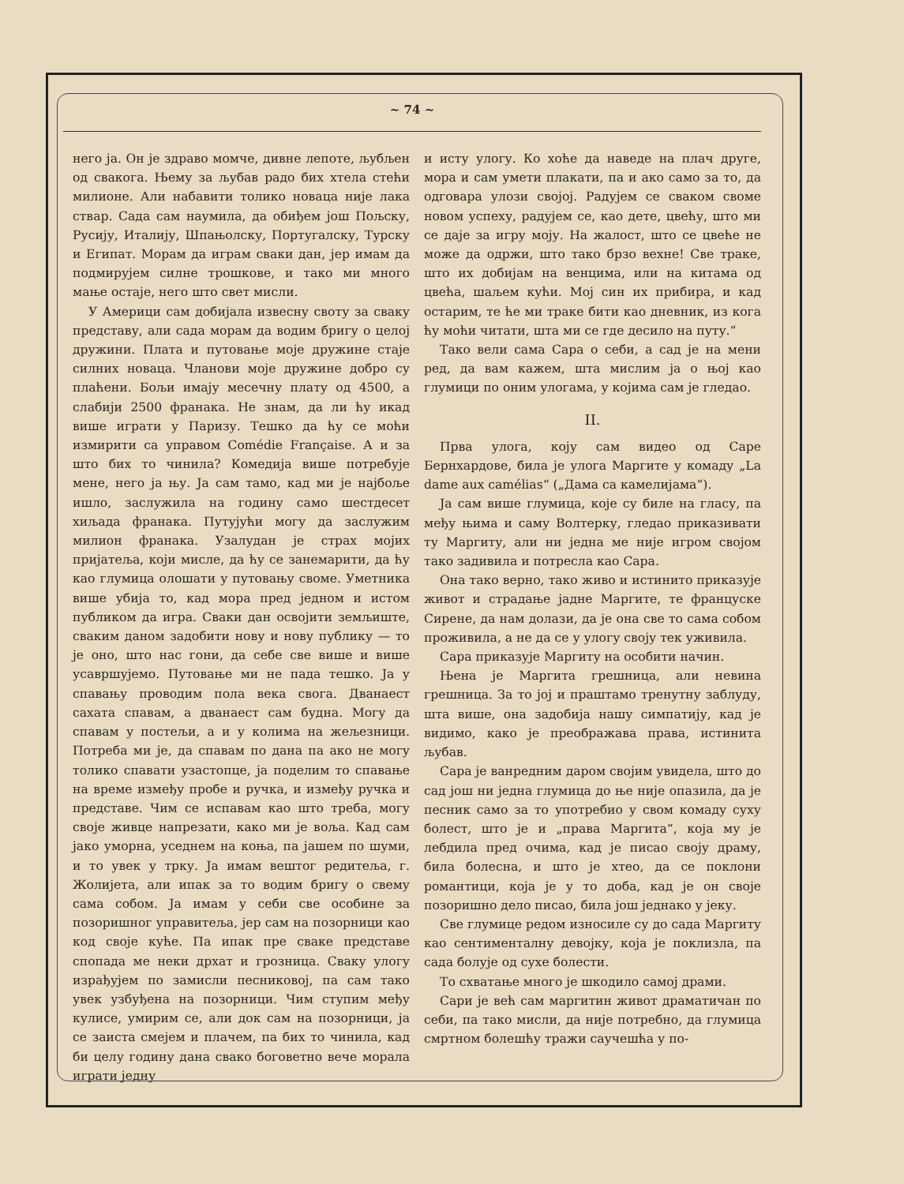~ 74 ~
него ја. Он је здраво момче, дивне лепоте, љубљен од свакога. Њему за љубав радо бих хтела стећи милионе. Али набавити толико новаца није лака ствар. Сада сам наумила, да обиђем још Пољску, Русију, Италију, Шпањолску, Португалску, Турску и Египат. Морам да играм сваки дан, јер имам да подмирујем силне трошкове, и тако ми много мање остаје, него што свет мисли.
У Америци сам добијала извесну своту за сваку представу, али сада морам да водим бригу о целој дружини. Плата и путовање моје дружине стаје силних новаца. Чланови моје дружине добро су плаћени. Бољи имају месечну плату од 4500, а слабији 2500 франака. Не знам, да ли ћу икад више играти у Паризу. Тешко да ћу се моћи измирити са управом Comédie Française. А и за што бих то чинила? Комедија више потребује мене, него ја њу. Ја сам тамо, кад ми је најбоље ишло, заслужила на годину само шестдесет хиљада франака. Путујући могу да заслужим милион франака. Узалудан је страх мојих пријатеља, који мисле, да ћу се занемарити, да ћу као глумица олошати у путовању своме. Уметника више убија то, кад мора пред једном и истом публиком да игра. Сваки дан освојити земљиште, сваким даном задобити нову и нову публику — то је оно, што нас гони, да себе све више и више усавршујемо. Путовање ми не пада тешко. Ја у спавању проводим пола века свога. Дванаест сахата спавам, а дванаест сам будна. Могу да спавам у постељи, а и у колима на жељезници. Потреба ми је, да спавам по дана па ако не могу толико спавати узастопце, ја поделим то спавање на време између пробе и ручка, и између ручка и представе. Чим се испавам као што треба, могу своје живце напрезати, како ми је воља. Кад сам јако уморна, уседнем на коња, па јашем по шуми, и то увек у трку. Ја имам вештог редитеља, г. Жолијета, али ипак за то водим бригу о свему сама собом. Ја имам у себи све особине за позоришног управитеља, јер сам на позорници као код своје куће. Па ипак пре сваке представе спопада ме неки дрхат и грозница. Сваку улогу израђујем по замисли песниковој, па сам тако увек узбуђена на позорници. Чим ступим међу кулисе, умирим се, али док сам на позорници, ја се заиста смејем и плачем, па бих то чинила, кад би целу годину дана свако боговетно вече морала играти једну
и исту улогу. Ко хоће да наведе на плач друге, мора и сам умети плакати, па и ако само за то, да одговара улози својој. Радујем се сваком своме новом успеху, радујем се, као дете, цвећу, што ми се даје за игру моју. На жалост, што се цвеће не може да одржи, што тако брзо вехне! Све траке, што их добијам на венцима, или на китама од цвећа, шаљем кући. Мој син их прибира, и кад остарим, те ће ми траке бити као дневник, из кога ћу моћи читати, шта ми се где десило на путу.“
Тако вели сама Сара о себи, а сад је на мени ред, да вам кажем, шта мислим ја о њој као глумици по оним улогама, у којима сам је гледао.
II.
Прва улога, коју сам видео од Саре Бернхардове, била је улога Маргите у комаду „La dame aux camélias“ („Дама са камелијама“).
Ја сам више глумица, које су биле на гласу, па међу њима и саму Волтерку, гледао приказивати ту Маргиту, али ни једна ме није игром својом тако задивила и потресла као Сара.
Она тако верно, тако живо и истинито приказује живот и страдање јадне Маргите, те француске Сирене, да нам долази, да је она све то сама собом проживила, а не да се у улогу своју тек уживила.
Сара приказује Маргиту на особити начин.
Њена је Маргита грешница, али невина грешница. За то јој и праштамо тренутну заблуду, шта више, она задобија нашу симпатију, кад је видимо, како је преображава права, истинита љубав.
Сара је ванредним даром својим увидела, што до сад још ни једна глумица до ње није опазила, да је песник само за то употребио у свом комаду суху болест, што је и „права Маргита“, која му је лебдила пред очима, кад је писао своју драму, била болесна, и што је хтео, да се поклони романтици, која је у то доба, кад је он своје позоришно дело писао, била још једнако у јеку.
Све глумице редом износиле су до сада Маргиту као сентименталну девојку, која је поклизла, па сада болује од сухе болести.
То схватање много је шкодило самој драми.
Сари је већ сам маргитин живот драматичан по себи, па тако мисли, да није потребно, да глумица смртном болешћу тражи саучешћа у по-